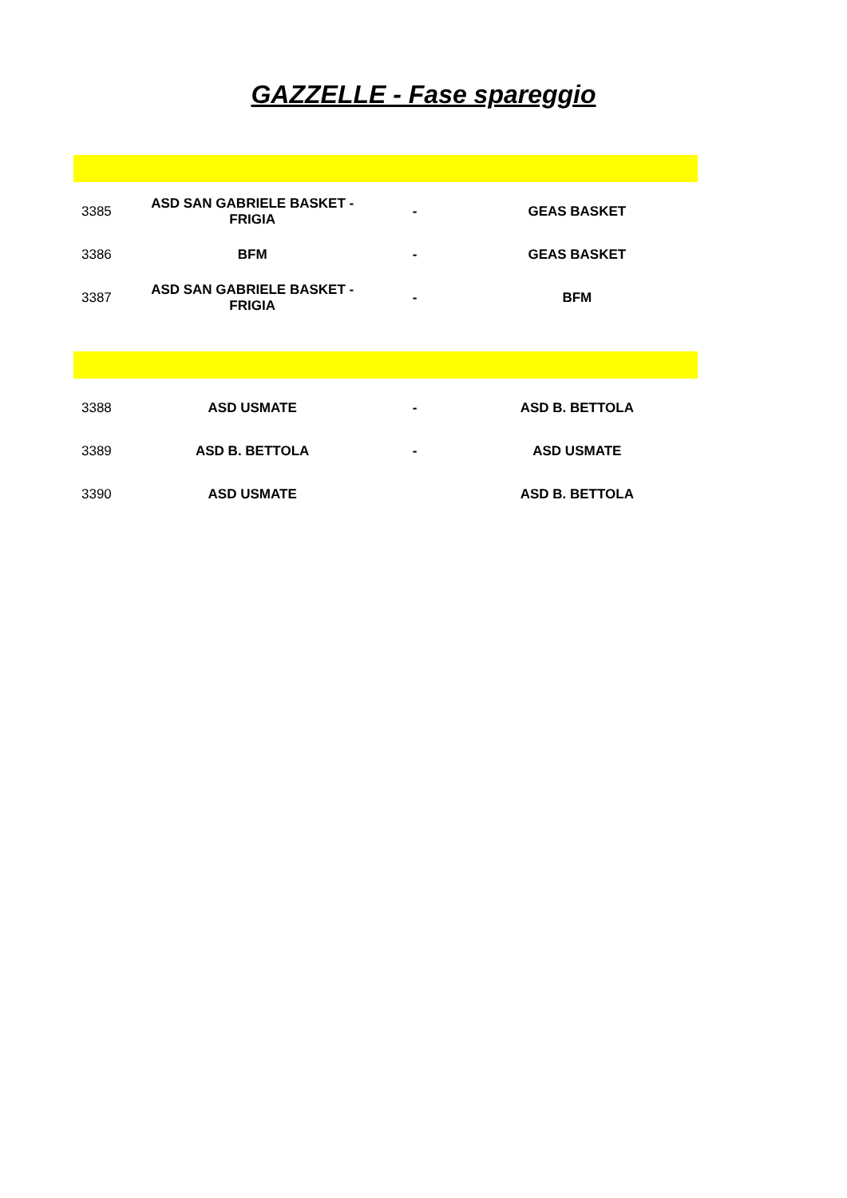GAZZELLE - Fase spareggio
| 3385 | ASD SAN GABRIELE BASKET - FRIGIA | - | GEAS BASKET |
| 3386 | BFM | - | GEAS BASKET |
| 3387 | ASD SAN GABRIELE BASKET - FRIGIA | - | BFM |
| 3388 | ASD USMATE | - | ASD B. BETTOLA |
| 3389 | ASD B. BETTOLA | - | ASD USMATE |
| 3390 | ASD USMATE | | ASD B. BETTOLA |